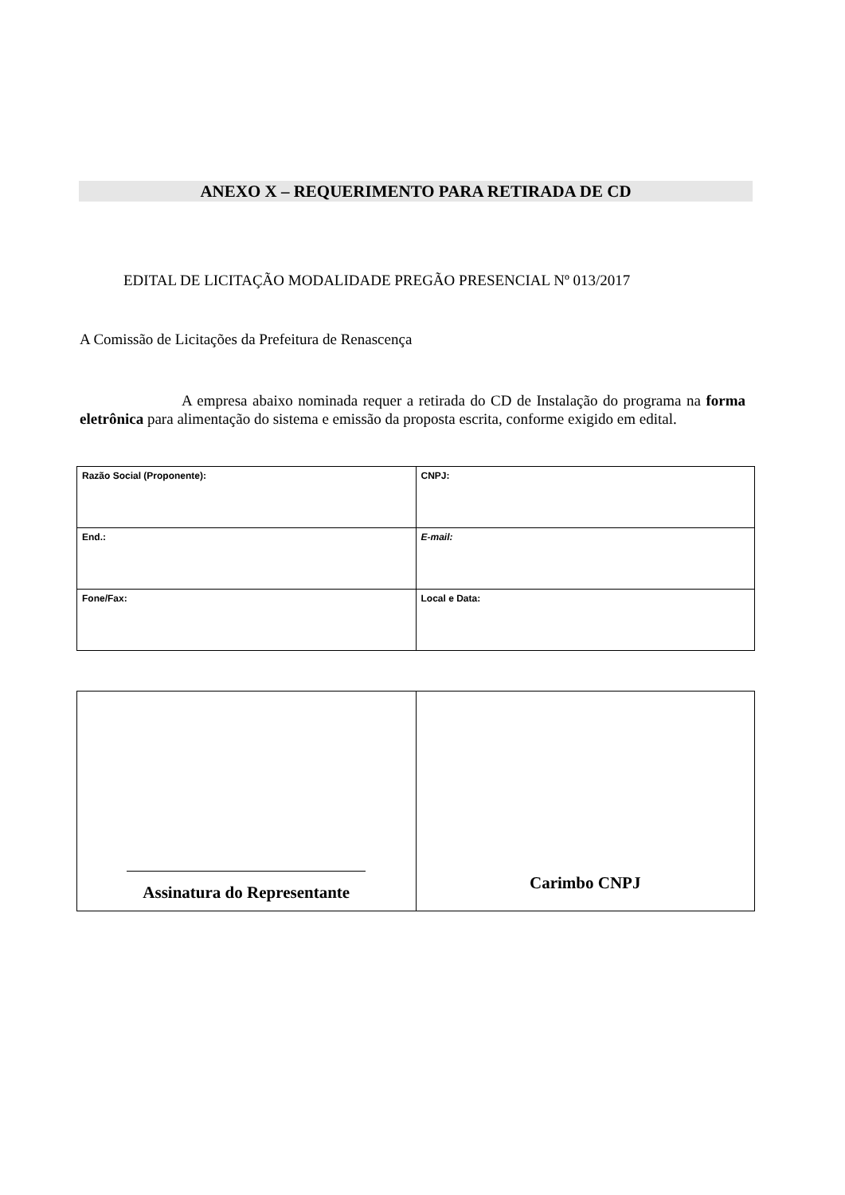ANEXO X – REQUERIMENTO PARA RETIRADA DE CD
EDITAL DE LICITAÇÃO MODALIDADE PREGÃO PRESENCIAL Nº 013/2017
A Comissão de Licitações da Prefeitura de Renascença
A empresa abaixo nominada requer a retirada do CD de Instalação do programa na forma eletrônica para alimentação do sistema e emissão da proposta escrita, conforme exigido em edital.
| Razão Social (Proponente): | CNPJ: |
| End.: | E-mail: |
| Fone/Fax: | Local e Data: |
| Assinatura do Representante | Carimbo CNPJ |